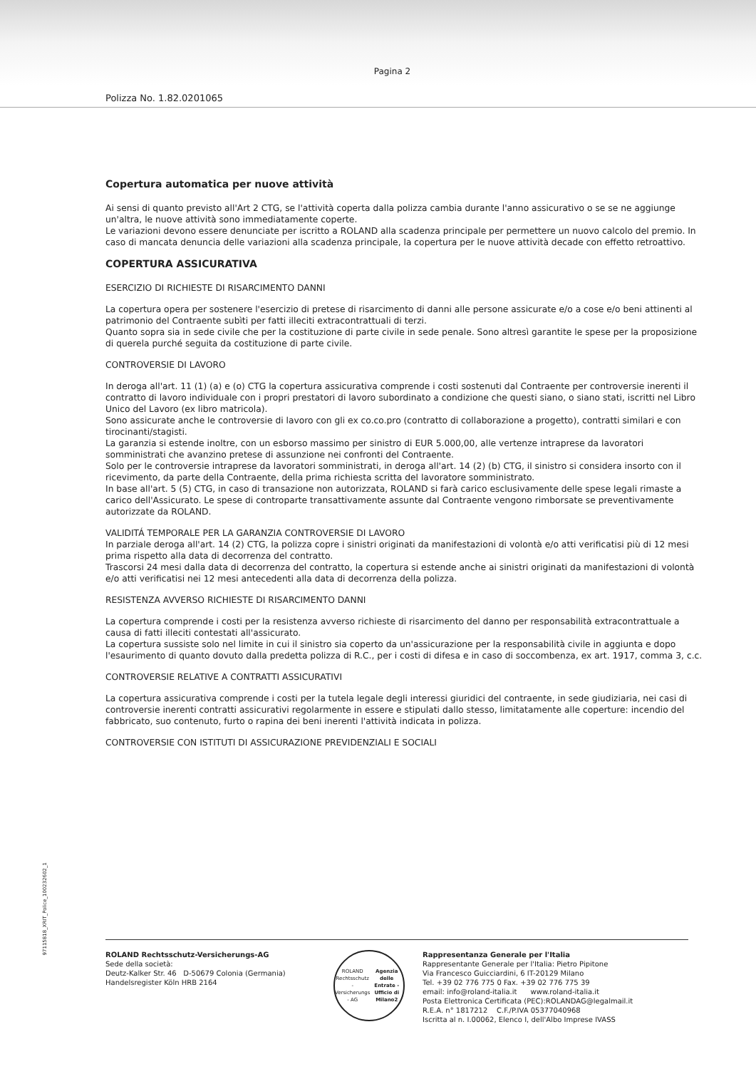Pagina 2
Polizza No. 1.82.0201065
Copertura automatica per nuove attività
Ai sensi di quanto previsto all'Art 2 CTG, se l'attività coperta dalla polizza cambia durante l'anno assicurativo o se se ne aggiunge un'altra, le nuove attività sono immediatamente coperte.
Le variazioni devono essere denunciate per iscritto a ROLAND alla scadenza principale per permettere un nuovo calcolo del premio. In caso di mancata denuncia delle variazioni alla scadenza principale, la copertura per le nuove attività decade con effetto retroattivo.
COPERTURA ASSICURATIVA
ESERCIZIO DI RICHIESTE DI RISARCIMENTO DANNI
La copertura opera per sostenere l'esercizio di pretese di risarcimento di danni alle persone assicurate e/o a cose e/o beni attinenti al patrimonio del Contraente subìti per fatti illeciti extracontrattuali di terzi.
Quanto sopra sia in sede civile che per la costituzione di parte civile in sede penale. Sono altresì garantite le spese per la proposizione di querela purché seguita da costituzione di parte civile.
CONTROVERSIE DI LAVORO
In deroga all'art. 11 (1) (a) e (o) CTG la copertura assicurativa comprende i costi sostenuti dal Contraente per controversie inerenti il contratto di lavoro individuale con i propri prestatori di lavoro subordinato a condizione che questi siano, o siano stati, iscritti nel Libro Unico del Lavoro (ex libro matricola).
Sono assicurate anche le controversie di lavoro con gli ex co.co.pro (contratto di collaborazione a progetto), contratti similari e con tirocinanti/stagisti.
La garanzia si estende inoltre, con un esborso massimo per sinistro di EUR 5.000,00, alle vertenze intraprese da lavoratori somministrati che avanzino pretese di assunzione nei confronti del Contraente.
Solo per le controversie intraprese da lavoratori somministrati, in deroga all'art. 14 (2) (b) CTG, il sinistro si considera insorto con il ricevimento, da parte della Contraente, della prima richiesta scritta del lavoratore somministrato.
In base all'art. 5 (5) CTG, in caso di transazione non autorizzata, ROLAND si farà carico esclusivamente delle spese legali rimaste a carico dell'Assicurato. Le spese di controparte transattivamente assunte dal Contraente vengono rimborsate se preventivamente autorizzate da ROLAND.
VALIDITÁ TEMPORALE PER LA GARANZIA CONTROVERSIE DI LAVORO
In parziale deroga all'art. 14 (2) CTG, la polizza copre i sinistri originati da manifestazioni di volontà e/o atti verificatisi più di 12 mesi prima rispetto alla data di decorrenza del contratto.
Trascorsi 24 mesi dalla data di decorrenza del contratto, la copertura si estende anche ai sinistri originati da manifestazioni di volontà e/o atti verificatisi nei 12 mesi antecedenti alla data di decorrenza della polizza.
RESISTENZA AVVERSO RICHIESTE DI RISARCIMENTO DANNI
La copertura comprende i costi per la resistenza avverso richieste di risarcimento del danno per responsabilità extracontrattuale a causa di fatti illeciti contestati all'assicurato.
La copertura sussiste solo nel limite in cui il sinistro sia coperto da un'assicurazione per la responsabilità civile in aggiunta e dopo l'esaurimento di quanto dovuto dalla predetta polizza di R.C., per i costi di difesa e in caso di soccombenza, ex art. 1917, comma 3, c.c.
CONTROVERSIE RELATIVE A CONTRATTI ASSICURATIVI
La copertura assicurativa comprende i costi per la tutela legale degli interessi giuridici del contraente, in sede giudiziaria, nei casi di controversie inerenti contratti assicurativi regolarmente in essere e stipulati dallo stesso, limitatamente alle coperture: incendio del fabbricato, suo contenuto, furto o rapina dei beni inerenti l'attività indicata in polizza.
CONTROVERSIE CON ISTITUTI DI ASSICURAZIONE PREVIDENZIALI E SOCIALI
97115818_XRIT_Police_10023260​2_1
ROLAND Rechtsschutz-Versicherungs-AG
Sede della società:
Deutz-Kalker Str. 46 D-50679 Colonia (Germania)
Handelsregister Köln HRB 2164
ROLAND Rechtsschutz - Versicherungs - AG
Agenzia delle Entrate - Ufficio di Milano2
Rappresentanza Generale per l'Italia
Rappresentante Generale per l'Italia: Pietro Pipitone
Via Francesco Guicciardini, 6 IT-20129 Milano
Tel. +39 02 776 775 0 Fax. +39 02 776 775 39
email: info@roland-italia.it www.roland-italia.it
Posta Elettronica Certificata (PEC):ROLANDAG@legalmail.it
R.E.A. n° 1817212 C.F./P.IVA 05377040968
Iscritta al n. I.00062, Elenco I, dell'Albo Imprese IVASS